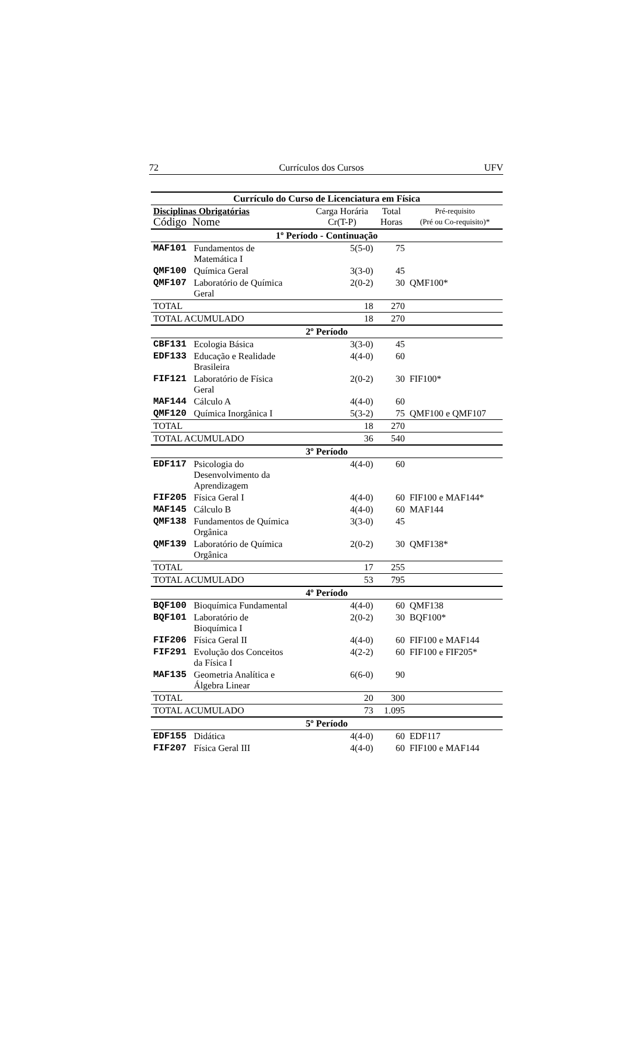72 Currículos dos Cursos UFV
| Currículo do Curso de Licenciatura em Física | | | | |
| --- | --- | --- | --- | --- |
| Disciplinas Obrigatórias Código Nome | | Carga Horária Cr(T-P) | Total Horas | Pré-requisito (Pré ou Co-requisito)* |
| 1º Período - Continuação | | | | |
| MAF101 | Fundamentos de Matemática I | 5(5-0) | 75 | |
| QMF100 | Química Geral | 3(3-0) | 45 | |
| QMF107 | Laboratório de Química Geral | 2(0-2) | 30 | QMF100* |
| TOTAL | | 18 | 270 | |
| TOTAL ACUMULADO | | 18 | 270 | |
| 2º Período | | | | |
| CBF131 | Ecologia Básica | 3(3-0) | 45 | |
| EDF133 | Educação e Realidade Brasileira | 4(4-0) | 60 | |
| FIF121 | Laboratório de Física Geral | 2(0-2) | 30 | FIF100* |
| MAF144 | Cálculo A | 4(4-0) | 60 | |
| QMF120 | Química Inorgânica I | 5(3-2) | 75 | QMF100 e QMF107 |
| TOTAL | | 18 | 270 | |
| TOTAL ACUMULADO | | 36 | 540 | |
| 3º Período | | | | |
| EDF117 | Psicologia do Desenvolvimento da Aprendizagem | 4(4-0) | 60 | |
| FIF205 | Física Geral I | 4(4-0) | 60 | FIF100 e MAF144* |
| MAF145 | Cálculo B | 4(4-0) | 60 | MAF144 |
| QMF138 | Fundamentos de Química Orgânica | 3(3-0) | 45 | |
| QMF139 | Laboratório de Química Orgânica | 2(0-2) | 30 | QMF138* |
| TOTAL | | 17 | 255 | |
| TOTAL ACUMULADO | | 53 | 795 | |
| 4º Período | | | | |
| BQF100 | Bioquímica Fundamental | 4(4-0) | 60 | QMF138 |
| BQF101 | Laboratório de Bioquímica I | 2(0-2) | 30 | BQF100* |
| FIF206 | Física Geral II | 4(4-0) | 60 | FIF100 e MAF144 |
| FIF291 | Evolução dos Conceitos da Física I | 4(2-2) | 60 | FIF100 e FIF205* |
| MAF135 | Geometria Analítica e Álgebra Linear | 6(6-0) | 90 | |
| TOTAL | | 20 | 300 | |
| TOTAL ACUMULADO | | 73 | 1.095 | |
| 5º Período | | | | |
| EDF155 | Didática | 4(4-0) | 60 | EDF117 |
| FIF207 | Física Geral III | 4(4-0) | 60 | FIF100 e MAF144 |